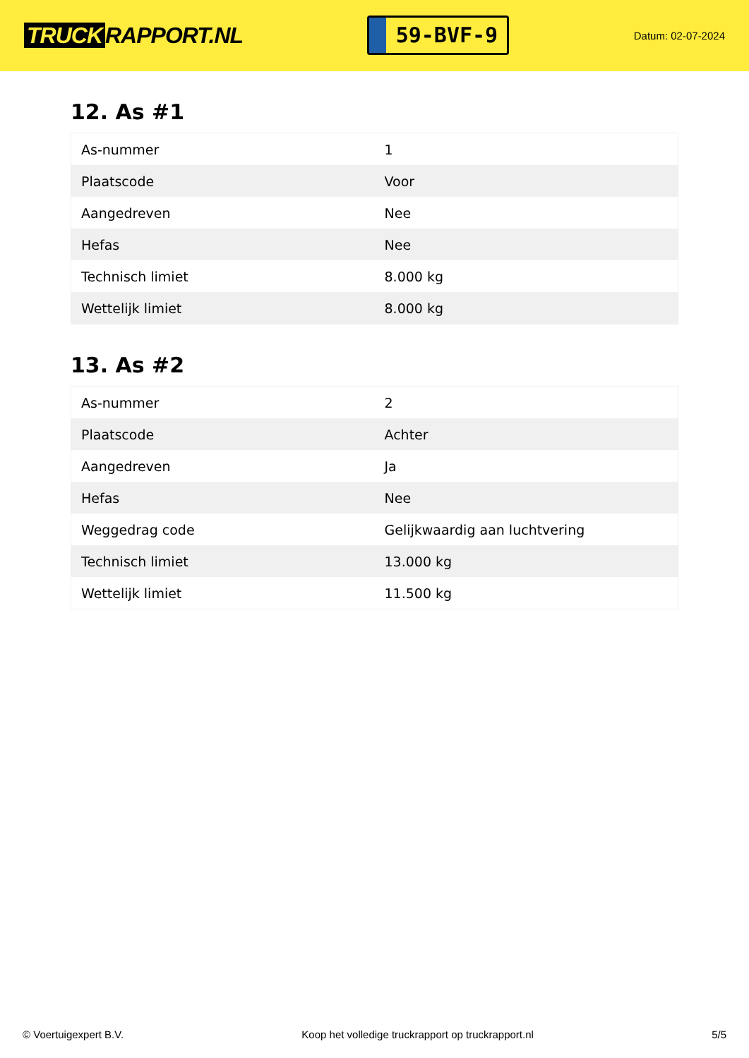TRUCK RAPPORT.NL
59-BVF-9
Datum: 02-07-2024
12. As #1
| As-nummer | 1 |
| Plaatscode | Voor |
| Aangedreven | Nee |
| Hefas | Nee |
| Technisch limiet | 8.000 kg |
| Wettelijk limiet | 8.000 kg |
13. As #2
| As-nummer | 2 |
| Plaatscode | Achter |
| Aangedreven | Ja |
| Hefas | Nee |
| Weggedrag code | Gelijkwaardig aan luchtvering |
| Technisch limiet | 13.000 kg |
| Wettelijk limiet | 11.500 kg |
© Voertuigexpert B.V. Koop het volledige truckrapport op truckrapport.nl 5/5